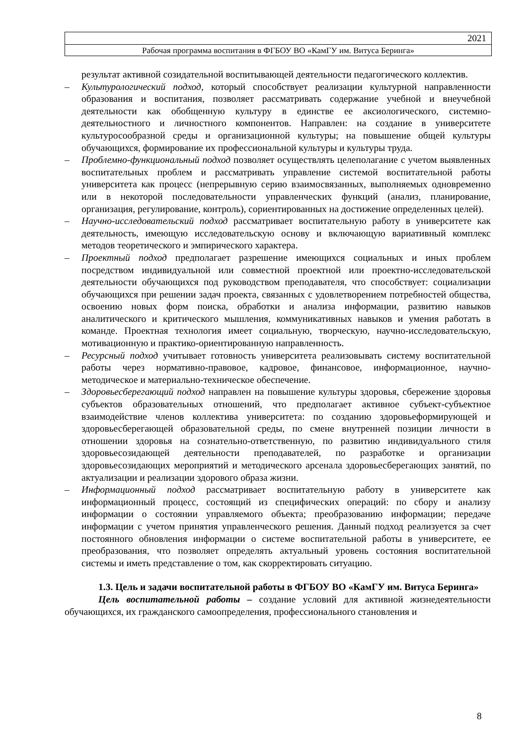2021
Рабочая программа воспитания в ФГБОУ ВО «КамГУ им. Витуса Беринга»
результат активной созидательной воспитывающей деятельности педагогического коллектив.
– Культурологический подход, который способствует реализации культурной направленности образования и воспитания, позволяет рассматривать содержание учебной и внеучебной деятельности как обобщенную культуру в единстве ее аксиологического, системно-деятельностного и личностного компонентов. Направлен: на создание в университете культуросообразной среды и организационной культуры; на повышение общей культуры обучающихся, формирование их профессиональной культуры и культуры труда.
– Проблемно-функциональный подход позволяет осуществлять целеполагание с учетом выявленных воспитательных проблем и рассматривать управление системой воспитательной работы университета как процесс (непрерывную серию взаимосвязанных, выполняемых одновременно или в некоторой последовательности управленческих функций (анализ, планирование, организация, регулирование, контроль), сориентированных на достижение определенных целей).
– Научно-исследовательский подход рассматривает воспитательную работу в университете как деятельность, имеющую исследовательскую основу и включающую вариативный комплекс методов теоретического и эмпирического характера.
– Проектный подход предполагает разрешение имеющихся социальных и иных проблем посредством индивидуальной или совместной проектной или проектно-исследовательской деятельности обучающихся под руководством преподавателя, что способствует: социализации обучающихся при решении задач проекта, связанных с удовлетворением потребностей общества, освоению новых форм поиска, обработки и анализа информации, развитию навыков аналитического и критического мышления, коммуникативных навыков и умения работать в команде. Проектная технология имеет социальную, творческую, научно-исследовательскую, мотивационную и практико-ориентированную направленность.
– Ресурсный подход учитывает готовность университета реализовывать систему воспитательной работы через нормативно-правовое, кадровое, финансовое, информационное, научно-методическое и материально-техническое обеспечение.
– Здоровьесберегающий подход направлен на повышение культуры здоровья, сбережение здоровья субъектов образовательных отношений, что предполагает активное субъект-субъектное взаимодействие членов коллектива университета: по созданию здоровьеформирующей и здоровьесберегающей образовательной среды, по смене внутренней позиции личности в отношении здоровья на сознательно-ответственную, по развитию индивидуального стиля здоровьесозидающей деятельности преподавателей, по разработке и организации здоровьесозидающих мероприятий и методического арсенала здоровьесберегающих занятий, по актуализации и реализации здорового образа жизни.
– Информационный подход рассматривает воспитательную работу в университете как информационный процесс, состоящий из специфических операций: по сбору и анализу информации о состоянии управляемого объекта; преобразованию информации; передаче информации с учетом принятия управленческого решения. Данный подход реализуется за счет постоянного обновления информации о системе воспитательной работы в университете, ее преобразования, что позволяет определять актуальный уровень состояния воспитательной системы и иметь представление о том, как скорректировать ситуацию.
1.3. Цель и задачи воспитательной работы в ФГБОУ ВО «КамГУ им. Витуса Беринга»
Цель воспитательной работы – создание условий для активной жизнедеятельности обучающихся, их гражданского самоопределения, профессионального становления и
8